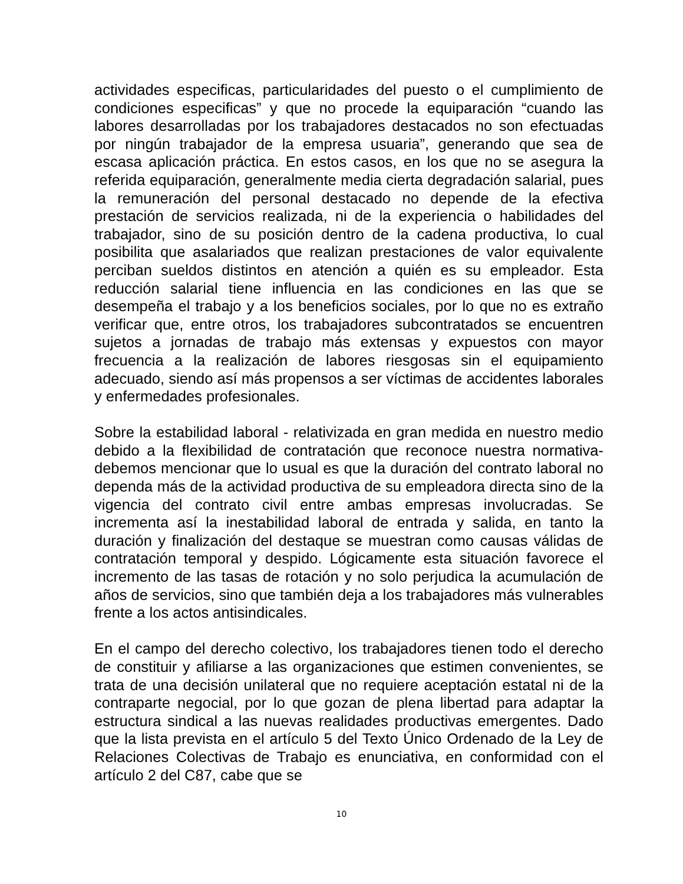actividades especificas, particularidades del puesto o el cumplimiento de condiciones especificas” y que no procede la equiparación “cuando las labores desarrolladas por los trabajadores destacados no son efectuadas por ningún trabajador de la empresa usuaria”, generando que sea de escasa aplicación práctica. En estos casos, en los que no se asegura la referida equiparación, generalmente media cierta degradación salarial, pues la remuneración del personal destacado no depende de la efectiva prestación de servicios realizada, ni de la experiencia o habilidades del trabajador, sino de su posición dentro de la cadena productiva, lo cual posibilita que asalariados que realizan prestaciones de valor equivalente perciban sueldos distintos en atención a quién es su empleador. Esta reducción salarial tiene influencia en las condiciones en las que se desempeña el trabajo y a los beneficios sociales, por lo que no es extraño verificar que, entre otros, los trabajadores subcontratados se encuentren sujetos a jornadas de trabajo más extensas y expuestos con mayor frecuencia a la realización de labores riesgosas sin el equipamiento adecuado, siendo así más propensos a ser víctimas de accidentes laborales y enfermedades profesionales.
Sobre la estabilidad laboral - relativizada en gran medida en nuestro medio debido a la flexibilidad de contratación que reconoce nuestra normativa- debemos mencionar que lo usual es que la duración del contrato laboral no dependa más de la actividad productiva de su empleadora directa sino de la vigencia del contrato civil entre ambas empresas involucradas. Se incrementa así la inestabilidad laboral de entrada y salida, en tanto la duración y finalización del destaque se muestran como causas válidas de contratación temporal y despido. Lógicamente esta situación favorece el incremento de las tasas de rotación y no solo perjudica la acumulación de años de servicios, sino que también deja a los trabajadores más vulnerables frente a los actos antisindicales.
En el campo del derecho colectivo, los trabajadores tienen todo el derecho de constituir y afiliarse a las organizaciones que estimen convenientes, se trata de una decisión unilateral que no requiere aceptación estatal ni de la contraparte negocial, por lo que gozan de plena libertad para adaptar la estructura sindical a las nuevas realidades productivas emergentes. Dado que la lista prevista en el artículo 5 del Texto Único Ordenado de la Ley de Relaciones Colectivas de Trabajo es enunciativa, en conformidad con el artículo 2 del C87, cabe que se
10